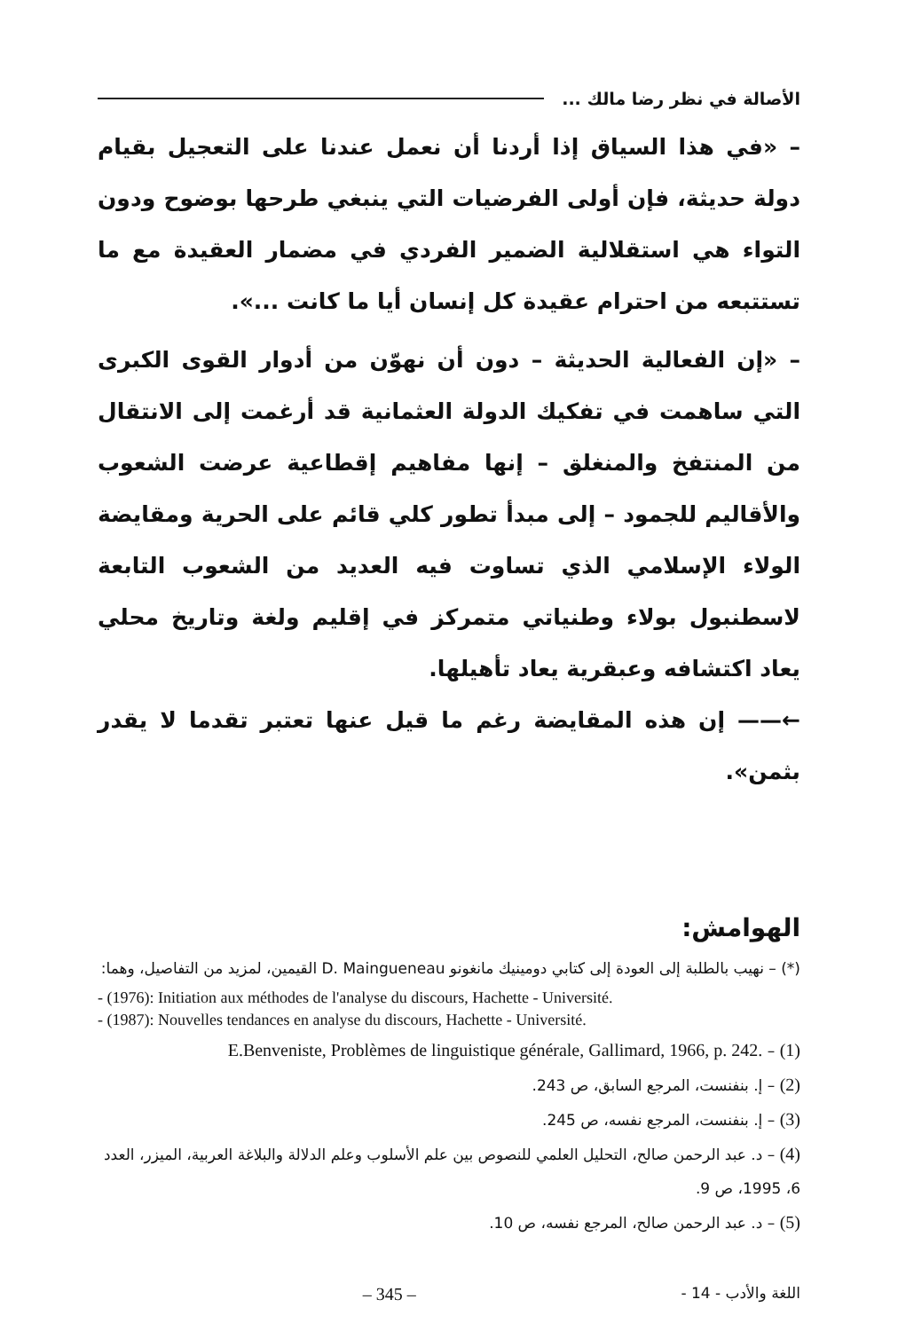الأصالة في نظر رضا مالك ...
– «في هذا السياق إذا أردنا أن نعمل عندنا على التعجيل بقيام دولة حديثة، فإن أولى الفرضيات التي ينبغي طرحها بوضوح ودون التواء هي استقلالية الضمير الفردي في مضمار العقيدة مع ما تستتبعه من احترام عقيدة كل إنسان أيا ما كانت ...».
– «إن الفعالية الحديثة – دون أن نهوّن من أدوار القوى الكبرى التي ساهمت في تفكيك الدولة العثمانية قد أرغمت إلى الانتقال من المنتفخ والمنغلق – إنها مفاهيم إقطاعية عرضت الشعوب والأقاليم للجمود – إلى مبدأ تطور كلي قائم على الحرية ومقايضة الولاء الإسلامي الذي تساوت فيه العديد من الشعوب التابعة لاسطنبول بولاء وطنياتي متمركز في إقليم ولغة وتاريخ محلي يعاد اكتشافه وعبقرية يعاد تأهيلها.
←—— إن هذه المقايضة رغم ما قيل عنها تعتبر تقدما لا يقدر بثمن».
الهوامش:
(*) – نهيب بالطلبة إلى العودة إلى كتابي دومينيك مانغونو D. Maingueneau القيمين، لمزيد من التفاصيل، وهما:
- (1976): Initiation aux méthodes de l'analyse du discours, Hachette - Université.
- (1987): Nouvelles tendances en analyse du discours, Hachette - Université.
(1) – E.Benveniste, Problèmes de linguistique générale, Gallimard, 1966, p. 242.
(2) – إ. بنفنست، المرجع السابق، ص 243.
(3) – إ. بنفنست، المرجع نفسه، ص 245.
(4) – د. عبد الرحمن صالح، التحليل العلمي للنصوص بين علم الأسلوب وعلم الدلالة والبلاغة العربية، الميزر، العدد 6، 1995، ص 9.
(5) – د. عبد الرحمن صالح، المرجع نفسه، ص 10.
اللغة والأدب - 14 - – 345 –